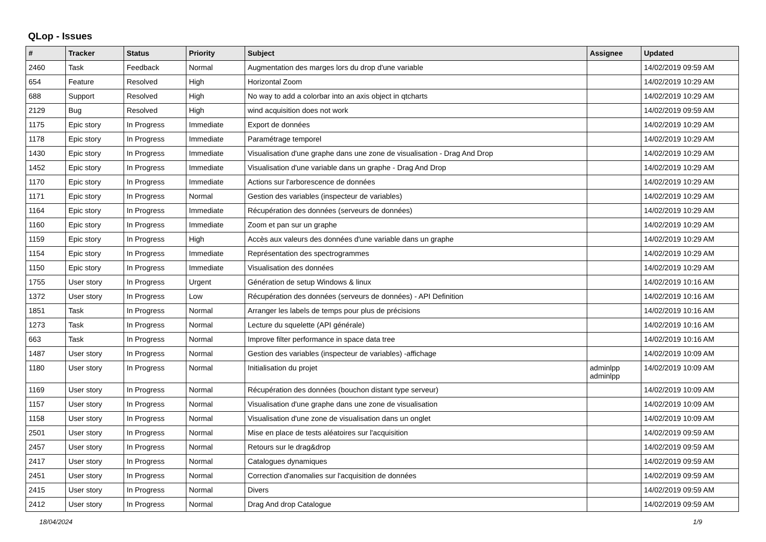QLop - Issues
| # | Tracker | Status | Priority | Subject | Assignee | Updated |
| --- | --- | --- | --- | --- | --- | --- |
| 2460 | Task | Feedback | Normal | Augmentation des marges lors du drop d'une variable | | 14/02/2019 09:59 AM |
| 654 | Feature | Resolved | High | Horizontal Zoom | | 14/02/2019 10:29 AM |
| 688 | Support | Resolved | High | No way to add a colorbar into an axis object in qtcharts | | 14/02/2019 10:29 AM |
| 2129 | Bug | Resolved | High | wind acquisition does not work | | 14/02/2019 09:59 AM |
| 1175 | Epic story | In Progress | Immediate | Export de données | | 14/02/2019 10:29 AM |
| 1178 | Epic story | In Progress | Immediate | Paramétrage temporel | | 14/02/2019 10:29 AM |
| 1430 | Epic story | In Progress | Immediate | Visualisation d'une graphe dans une zone de visualisation - Drag And Drop | | 14/02/2019 10:29 AM |
| 1452 | Epic story | In Progress | Immediate | Visualisation d'une variable dans un graphe - Drag And Drop | | 14/02/2019 10:29 AM |
| 1170 | Epic story | In Progress | Immediate | Actions sur l'arborescence de données | | 14/02/2019 10:29 AM |
| 1171 | Epic story | In Progress | Normal | Gestion des variables (inspecteur de variables) | | 14/02/2019 10:29 AM |
| 1164 | Epic story | In Progress | Immediate | Récupération des données (serveurs de données) | | 14/02/2019 10:29 AM |
| 1160 | Epic story | In Progress | Immediate | Zoom et pan sur un graphe | | 14/02/2019 10:29 AM |
| 1159 | Epic story | In Progress | High | Accès aux valeurs des données d'une variable dans un graphe | | 14/02/2019 10:29 AM |
| 1154 | Epic story | In Progress | Immediate | Représentation des spectrogrammes | | 14/02/2019 10:29 AM |
| 1150 | Epic story | In Progress | Immediate | Visualisation des données | | 14/02/2019 10:29 AM |
| 1755 | User story | In Progress | Urgent | Génération de setup Windows & linux | | 14/02/2019 10:16 AM |
| 1372 | User story | In Progress | Low | Récupération des données (serveurs de données) - API Definition | | 14/02/2019 10:16 AM |
| 1851 | Task | In Progress | Normal | Arranger les labels de temps pour plus de précisions | | 14/02/2019 10:16 AM |
| 1273 | Task | In Progress | Normal | Lecture du squelette (API générale) | | 14/02/2019 10:16 AM |
| 663 | Task | In Progress | Normal | Improve filter performance in space data tree | | 14/02/2019 10:16 AM |
| 1487 | User story | In Progress | Normal | Gestion des variables (inspecteur de variables) -affichage | | 14/02/2019 10:09 AM |
| 1180 | User story | In Progress | Normal | Initialisation du projet | adminlpp adminlpp | 14/02/2019 10:09 AM |
| 1169 | User story | In Progress | Normal | Récupération des données (bouchon distant type serveur) | | 14/02/2019 10:09 AM |
| 1157 | User story | In Progress | Normal | Visualisation d'une graphe dans une zone de visualisation | | 14/02/2019 10:09 AM |
| 1158 | User story | In Progress | Normal | Visualisation d'une zone de visualisation dans un onglet | | 14/02/2019 10:09 AM |
| 2501 | User story | In Progress | Normal | Mise en place de tests aléatoires sur l'acquisition | | 14/02/2019 09:59 AM |
| 2457 | User story | In Progress | Normal | Retours sur le drag&drop | | 14/02/2019 09:59 AM |
| 2417 | User story | In Progress | Normal | Catalogues dynamiques | | 14/02/2019 09:59 AM |
| 2451 | User story | In Progress | Normal | Correction d'anomalies sur l'acquisition de données | | 14/02/2019 09:59 AM |
| 2415 | User story | In Progress | Normal | Divers | | 14/02/2019 09:59 AM |
| 2412 | User story | In Progress | Normal | Drag And drop Catalogue | | 14/02/2019 09:59 AM |
18/04/2024 1/9